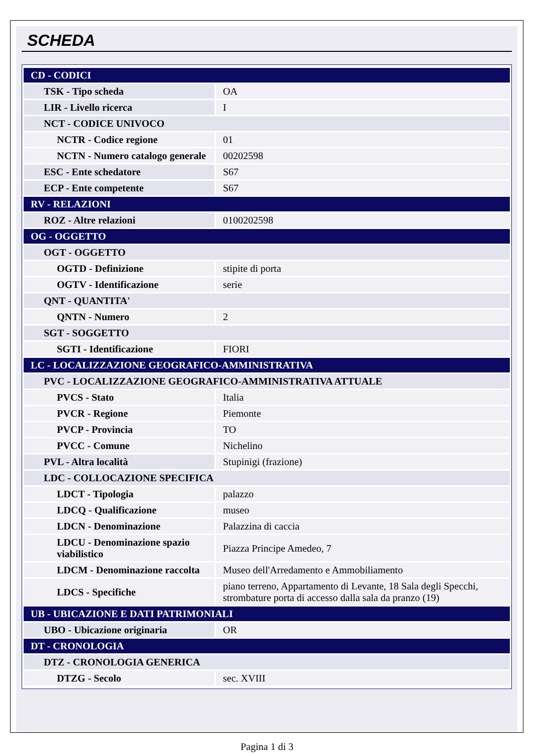SCHEDA
| CD - CODICI | |
| TSK - Tipo scheda | OA |
| LIR - Livello ricerca | I |
| NCT - CODICE UNIVOCO | |
| NCTR - Codice regione | 01 |
| NCTN - Numero catalogo generale | 00202598 |
| ESC - Ente schedatore | S67 |
| ECP - Ente competente | S67 |
| RV - RELAZIONI | |
| ROZ - Altre relazioni | 0100202598 |
| OG - OGGETTO | |
| OGT - OGGETTO | |
| OGTD - Definizione | stipite di porta |
| OGTV - Identificazione | serie |
| QNT - QUANTITA' | |
| QNTN - Numero | 2 |
| SGT - SOGGETTO | |
| SGTI - Identificazione | FIORI |
| LC - LOCALIZZAZIONE GEOGRAFICO-AMMINISTRATIVA | |
| PVC - LOCALIZZAZIONE GEOGRAFICO-AMMINISTRATIVA ATTUALE | |
| PVCS - Stato | Italia |
| PVCR - Regione | Piemonte |
| PVCP - Provincia | TO |
| PVCC - Comune | Nichelino |
| PVL - Altra località | Stupinigi (frazione) |
| LDC - COLLOCAZIONE SPECIFICA | |
| LDCT - Tipologia | palazzo |
| LDCQ - Qualificazione | museo |
| LDCN - Denominazione | Palazzina di caccia |
| LDCU - Denominazione spazio viabilistico | Piazza Principe Amedeo, 7 |
| LDCM - Denominazione raccolta | Museo dell'Arredamento e Ammobiliamento |
| LDCS - Specifiche | piano terreno, Appartamento di Levante, 18 Sala degli Specchi, strombature porta di accesso dalla sala da pranzo (19) |
| UB - UBICAZIONE E DATI PATRIMONIALI | |
| UBO - Ubicazione originaria | OR |
| DT - CRONOLOGIA | |
| DTZ - CRONOLOGIA GENERICA | |
| DTZG - Secolo | sec. XVIII |
Pagina 1 di 3